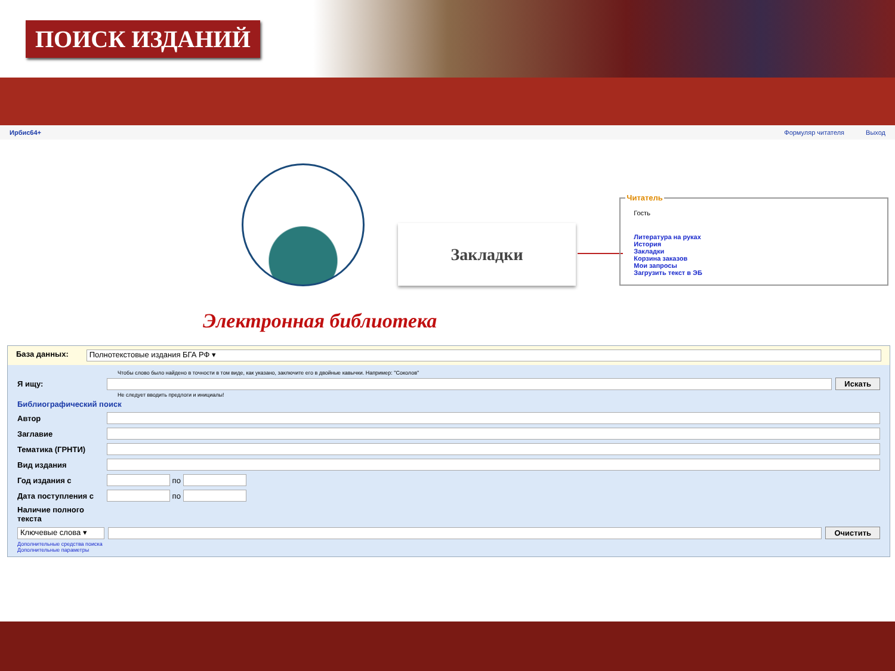ПОИСК ИЗДАНИЙ
Ирбис64+ Формуляр читателя Выход
Закладки
Читатель
Гость
Литература на руках
История
Закладки
Корзина заказов
Мои запросы
Загрузить текст в ЭБ
Электронная библиотека
База данных: Полнотекстовые издания БГА РФ ▾
Чтобы слово было найдено в точности в том виде, как указано, заключите его в двойные кавычки. Например: "Соколов"
Я ищу: Искать
Не следует вводить предлоги и инициалы!
Библиографический поиск
Автор
Заглавие
Тематика (ГРНТИ)
Вид издания
Год издания с по
Дата поступления с по
Наличие полного текста
Ключевые слова ▾ Очистить
Дополнительные средства поиска
Дополнительные параметры